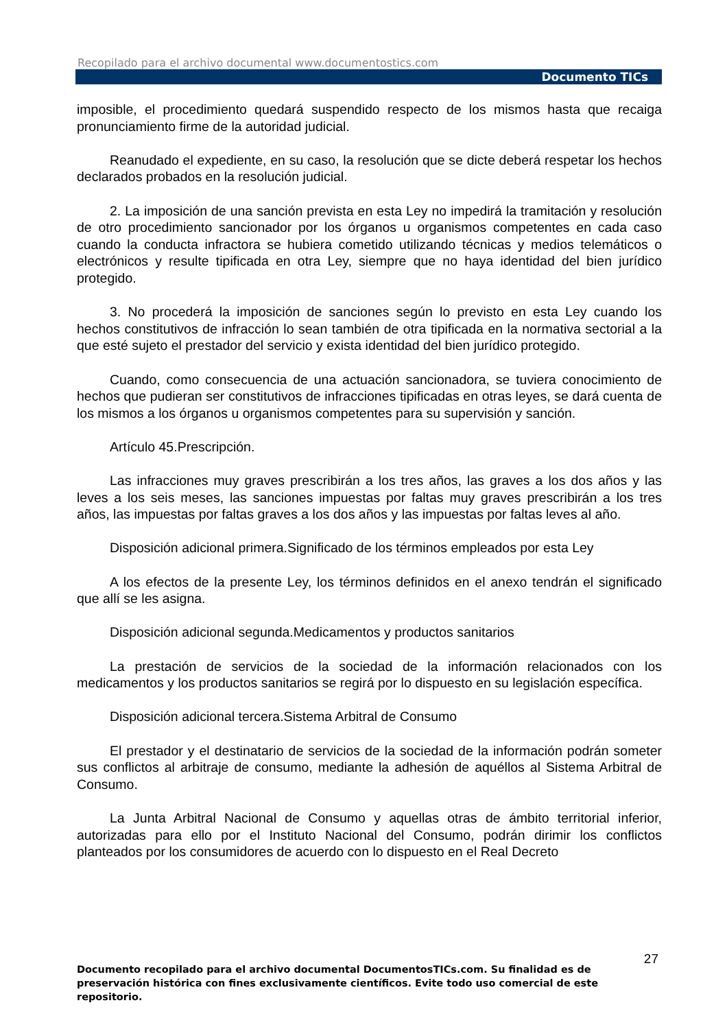Recopilado para el archivo documental www.documentostics.com
Documento TICs
imposible, el procedimiento quedará suspendido respecto de los mismos hasta que recaiga pronunciamiento firme de la autoridad judicial.
Reanudado el expediente, en su caso, la resolución que se dicte deberá respetar los hechos declarados probados en la resolución judicial.
2. La imposición de una sanción prevista en esta Ley no impedirá la tramitación y resolución de otro procedimiento sancionador por los órganos u organismos competentes en cada caso cuando la conducta infractora se hubiera cometido utilizando técnicas y medios telemáticos o electrónicos y resulte tipificada en otra Ley, siempre que no haya identidad del bien jurídico protegido.
3. No procederá la imposición de sanciones según lo previsto en esta Ley cuando los hechos constitutivos de infracción lo sean también de otra tipificada en la normativa sectorial a la que esté sujeto el prestador del servicio y exista identidad del bien jurídico protegido.
Cuando, como consecuencia de una actuación sancionadora, se tuviera conocimiento de hechos que pudieran ser constitutivos de infracciones tipificadas en otras leyes, se dará cuenta de los mismos a los órganos u organismos competentes para su supervisión y sanción.
Artículo 45.Prescripción.
Las infracciones muy graves prescribirán a los tres años, las graves a los dos años y las leves a los seis meses, las sanciones impuestas por faltas muy graves prescribirán a los tres años, las impuestas por faltas graves a los dos años y las impuestas por faltas leves al año.
Disposición adicional primera.Significado de los términos empleados por esta Ley
A los efectos de la presente Ley, los términos definidos en el anexo tendrán el significado que allí se les asigna.
Disposición adicional segunda.Medicamentos y productos sanitarios
La prestación de servicios de la sociedad de la información relacionados con los medicamentos y los productos sanitarios se regirá por lo dispuesto en su legislación específica.
Disposición adicional tercera.Sistema Arbitral de Consumo
El prestador y el destinatario de servicios de la sociedad de la información podrán someter sus conflictos al arbitraje de consumo, mediante la adhesión de aquéllos al Sistema Arbitral de Consumo.
La Junta Arbitral Nacional de Consumo y aquellas otras de ámbito territorial inferior, autorizadas para ello por el Instituto Nacional del Consumo, podrán dirimir los conflictos planteados por los consumidores de acuerdo con lo dispuesto en el Real Decreto
27
Documento recopilado para el archivo documental DocumentosTICs.com. Su finalidad es de preservación histórica con fines exclusivamente científicos. Evite todo uso comercial de este repositorio.